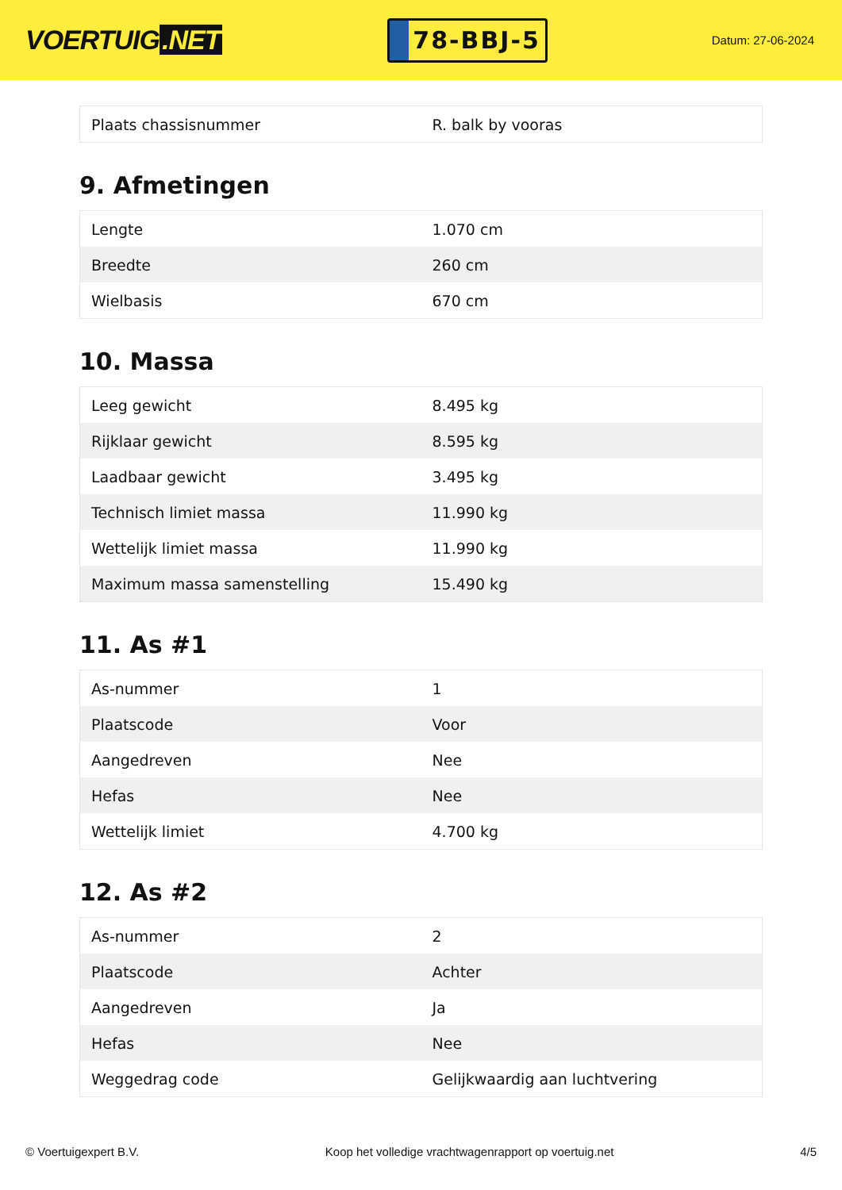VOERTUIG.NET
78-BBJ-5
Datum: 27-06-2024
| Plaats chassisnummer | R. balk by vooras |
9. Afmetingen
| Lengte | 1.070 cm |
| Breedte | 260 cm |
| Wielbasis | 670 cm |
10. Massa
| Leeg gewicht | 8.495 kg |
| Rijklaar gewicht | 8.595 kg |
| Laadbaar gewicht | 3.495 kg |
| Technisch limiet massa | 11.990 kg |
| Wettelijk limiet massa | 11.990 kg |
| Maximum massa samenstelling | 15.490 kg |
11. As #1
| As-nummer | 1 |
| Plaatscode | Voor |
| Aangedreven | Nee |
| Hefas | Nee |
| Wettelijk limiet | 4.700 kg |
12. As #2
| As-nummer | 2 |
| Plaatscode | Achter |
| Aangedreven | Ja |
| Hefas | Nee |
| Weggedrag code | Gelijkwaardig aan luchtvering |
© Voertuigexpert B.V. Koop het volledige vrachtwagenrapport op voertuig.net 4/5